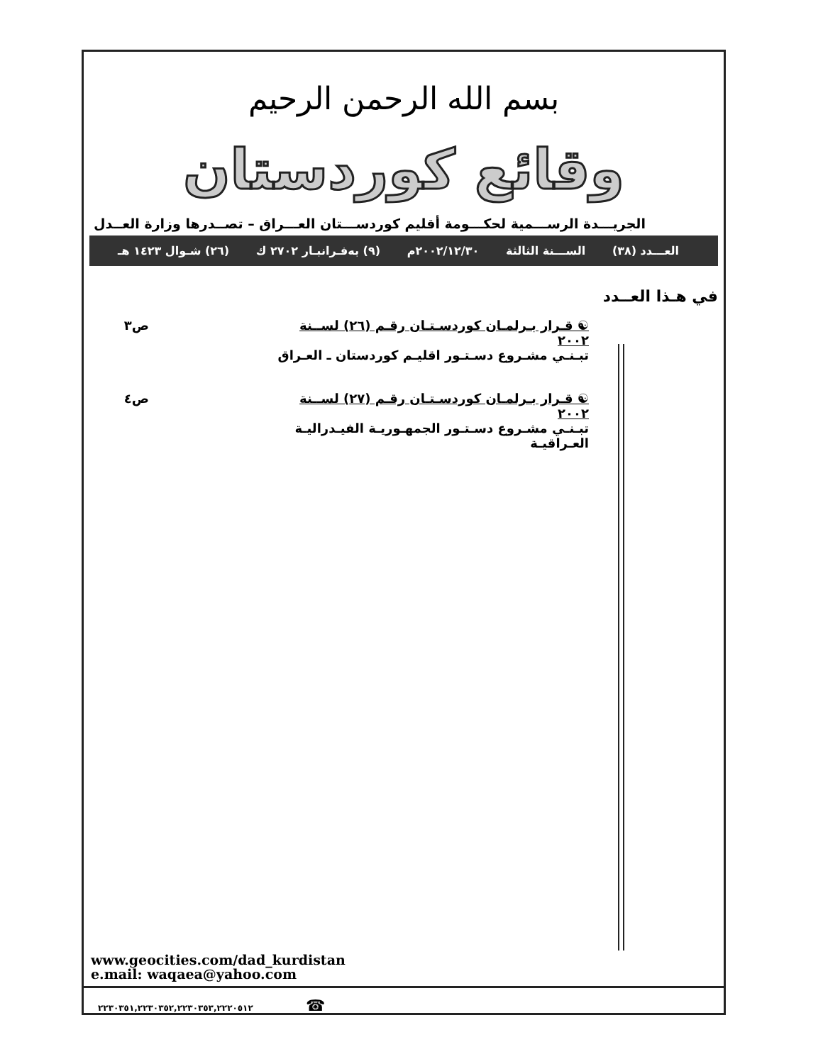بسم الله الرحمن الرحيم
وقائع كوردستان
الجريـــدة الرســـمية لحكـــومة أقليم كوردســـتان العـــراق – تصــدرها وزارة العــدل
العـــدد (٣٨) الســـنة الثالثة ٢٠٠٢/١٢/٣٠م (٩) بەفـرانبـار ٢٧٠٢ ك (٢٦) شـوال ١٤٢٣ هـ
في هـذا العــدد
☯ قـرار بـرلمـان كوردسـتـان رقـم (٢٦) لســنة ٢٠٠٢
تبـنـي مشـروع دسـتـور اقليـم كوردستان ـ العـراق
ص٣
☯ قـرار بـرلمـان كوردسـتـان رقـم (٢٧) لســنة ٢٠٠٢
تبـنـي مشـروع دسـتـور الجمهـوريـة الفيـدراليـة العـراقيـة
ص٤
www.geocities.com/dad_kurdistan
e.mail: waqaea@yahoo.com
٢٢٣٠٣٥١,٢٢٣٠٣٥٢,٢٢٣٠٣٥٣,٢٢٢٠٥١٢ ☎